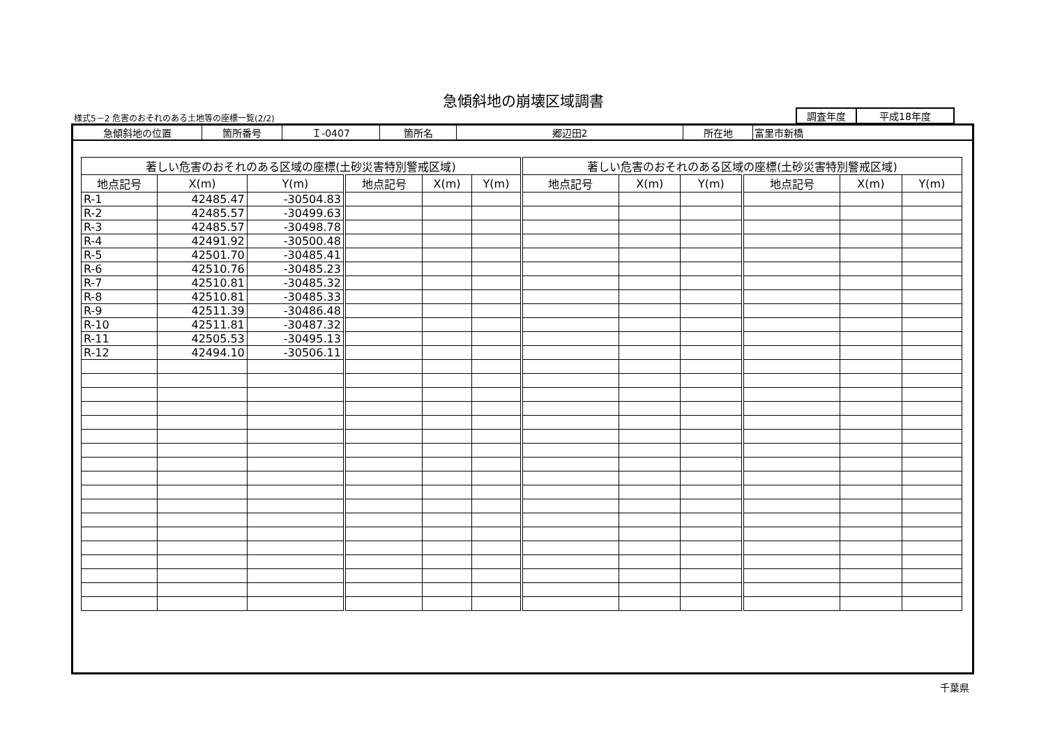急傾斜地の崩壊区域調書
様式5－2 危害のおそれのある土地等の座標一覧(2/2)
| 調査年度 | 平成18年度 |
| 急傾斜地の位置 | 箇所番号 | Ｉ-0407 | 箇所名 | 郷辺田2 | 所在地 | 富里市新橋 |
| 著しい危害のおそれのある区域の座標(土砂災害特別警戒区域) | | | | | | 著しい危害のおそれのある区域の座標(土砂災害特別警戒区域) | | | | | |
| --- | --- | --- | --- | --- | --- | --- | --- | --- | --- | --- | --- |
| 地点記号 | X(m) | Y(m) | 地点記号 | X(m) | Y(m) | 地点記号 | X(m) | Y(m) | 地点記号 | X(m) | Y(m) |
| R-1 | 42485.47 | -30504.83 | | | | | | | | | |
| R-2 | 42485.57 | -30499.63 | | | | | | | | | |
| R-3 | 42485.57 | -30498.78 | | | | | | | | | |
| R-4 | 42491.92 | -30500.48 | | | | | | | | | |
| R-5 | 42501.70 | -30485.41 | | | | | | | | | |
| R-6 | 42510.76 | -30485.23 | | | | | | | | | |
| R-7 | 42510.81 | -30485.32 | | | | | | | | | |
| R-8 | 42510.81 | -30485.33 | | | | | | | | | |
| R-9 | 42511.39 | -30486.48 | | | | | | | | | |
| R-10 | 42511.81 | -30487.32 | | | | | | | | | |
| R-11 | 42505.53 | -30495.13 | | | | | | | | | |
| R-12 | 42494.10 | -30506.11 | | | | | | | | | |
千葉県